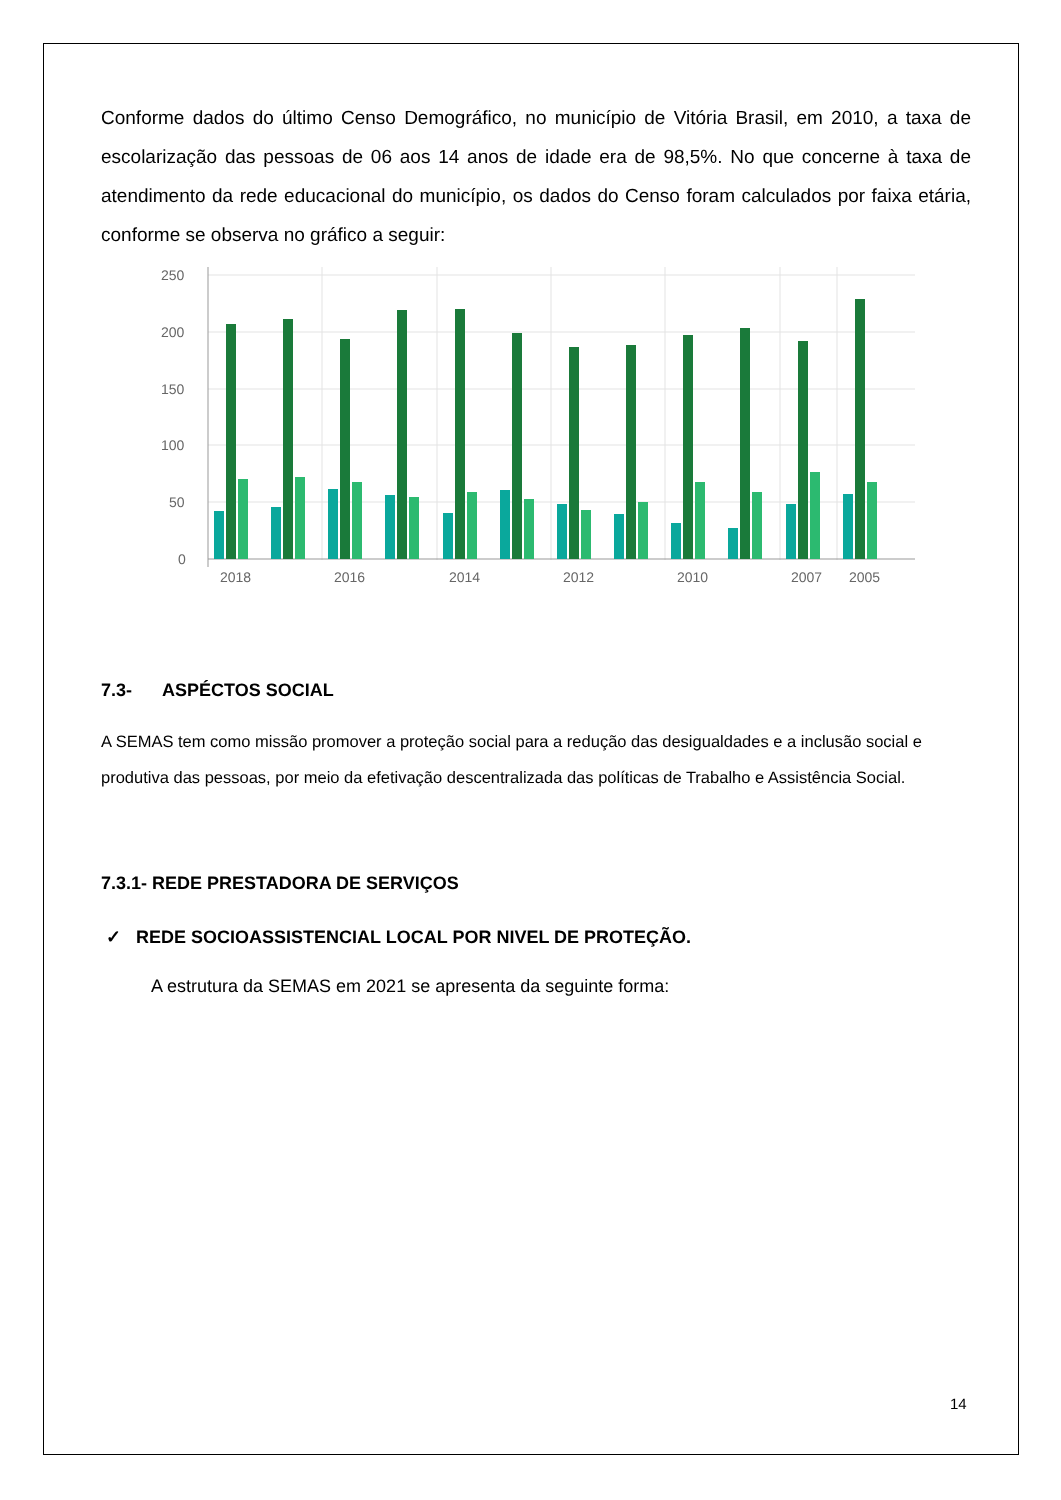Conforme dados do último Censo Demográfico, no município de Vitória Brasil, em 2010, a taxa de escolarização das pessoas de 06 aos 14 anos de idade era de 98,5%. No que concerne à taxa de atendimento da rede educacional do município, os dados do Censo foram calculados por faixa etária, conforme se observa no gráfico a seguir:
250
200
150
100
50
0
2018
2016
2014
2012
2010
2007
2005
7.3- ASPÉCTOS SOCIAL
A SEMAS tem como missão promover a proteção social para a redução das desigualdades e a inclusão social e produtiva das pessoas, por meio da efetivação descentralizada das políticas de Trabalho e Assistência Social.
7.3.1- REDE PRESTADORA DE SERVIÇOS
✓ REDE SOCIOASSISTENCIAL LOCAL POR NIVEL DE PROTEÇÃO.
A estrutura da SEMAS em 2021 se apresenta da seguinte forma:
14